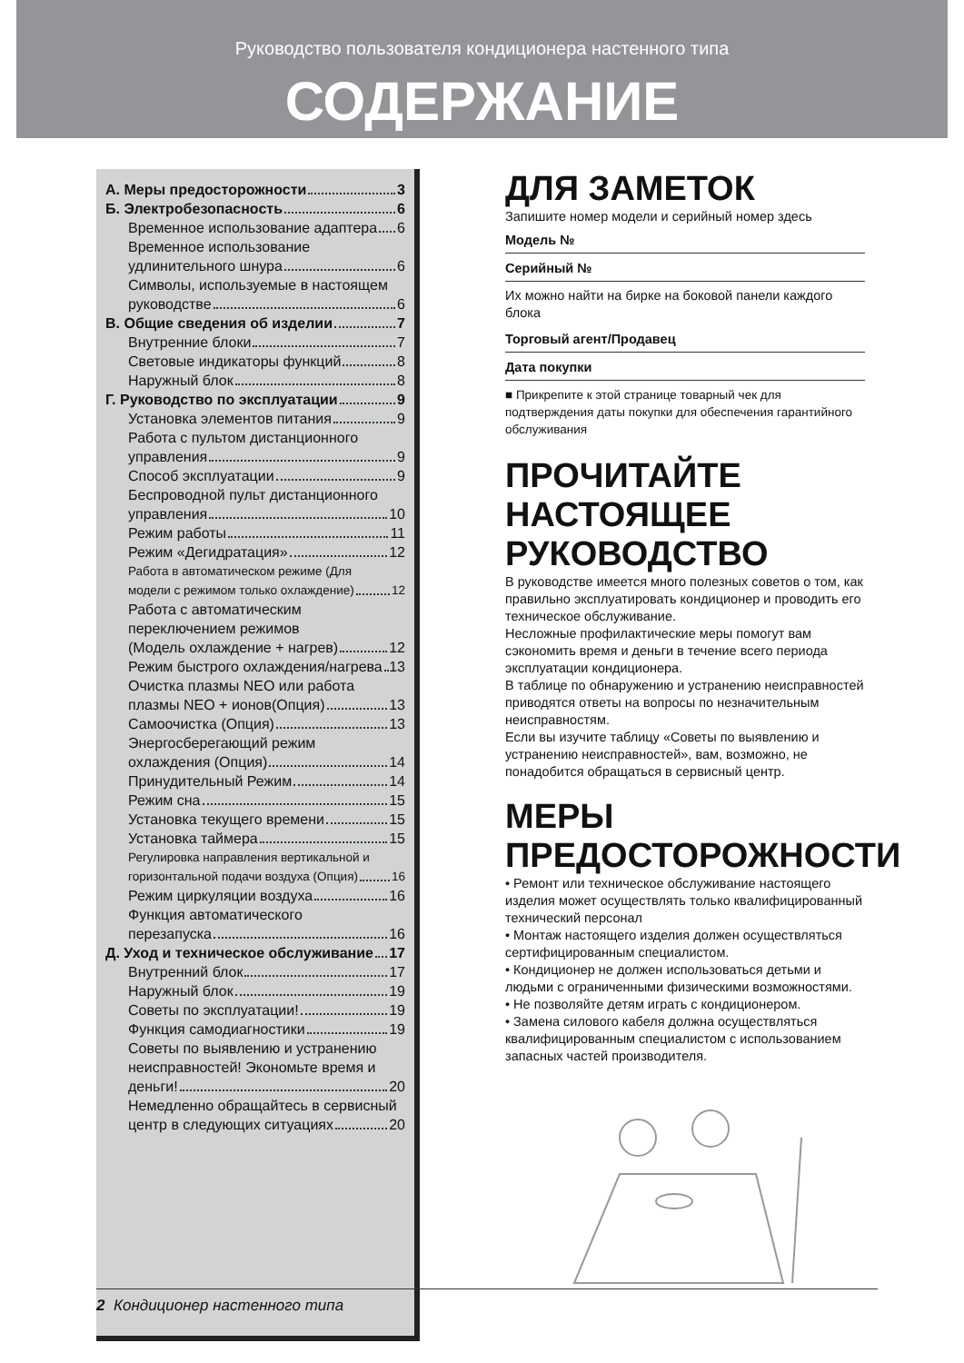Руководство пользователя кондиционера настенного типа
СОДЕРЖАНИЕ
А. Меры предосторожности 3
Б. Электробезопасность 6
Временное использование адаптера 6
Временное использование
удлинительного шнура 6
Символы, используемые в настоящем
руководстве 6
В. Общие сведения об изделии 7
Внутренние блоки 7
Световые индикаторы функций 8
Наружный блок 8
Г. Руководство по эксплуатации 9
Установка элементов питания 9
Работа с пультом дистанционного
управления 9
Способ эксплуатации 9
Беспроводной пульт дистанционного
управления 10
Режим работы 11
Режим «Дегидратация» 12
Работа в автоматическом режиме (Для
модели с режимом только охлаждение) 12
Работа с автоматическим
переключением режимов
(Модель охлаждение + нагрев) 12
Режим быстрого охлаждения/нагрева 13
Очистка плазмы NEO или работа
плазмы NEO + ионов(Опция) 13
Самоочистка (Опция) 13
Энергосберегающий режим
охлаждения (Опция) 14
Принудительный Режим 14
Режим сна 15
Установка текущего времени 15
Установка таймера 15
Регулировка направления вертикальной и
горизонтальной подачи воздуха (Опция) 16
Режим циркуляции воздуха 16
Функция автоматического
перезапуска 16
Д. Уход и техническое обслуживание 17
Внутренний блок 17
Наружный блок 19
Советы по эксплуатации! 19
Функция самодиагностики 19
Советы по выявлению и устранению
неисправностей! Экономьте время и
деньги! 20
Немедленно обращайтесь в сервисный
центр в следующих ситуациях 20
ДЛЯ ЗАМЕТОК
Запишите номер модели и серийный номер здесь
Модель №
Серийный №
Их можно найти на бирке на боковой панели каждого блока
Торговый агент/Продавец
Дата покупки
■ Прикрепите к этой странице товарный чек для подтверждения даты покупки для обеспечения гарантийного обслуживания
ПРОЧИТАЙТЕ НАСТОЯЩЕЕ РУКОВОДСТВО
В руководстве имеется много полезных советов о том, как правильно эксплуатировать кондиционер и проводить его техническое обслуживание.
Несложные профилактические меры помогут вам сэкономить время и деньги в течение всего периода эксплуатации кондиционера.
В таблице по обнаружению и устранению неисправностей приводятся ответы на вопросы по незначительным неисправностям.
Если вы изучите таблицу «Советы по выявлению и устранению неисправностей», вам, возможно, не понадобится обращаться в сервисный центр.
МЕРЫ ПРЕДОСТОРОЖНОСТИ
• Ремонт или техническое обслуживание настоящего изделия может осуществлять только квалифицированный технический персонал
• Монтаж настоящего изделия должен осуществляться сертифицированным специалистом.
• Кондиционер не должен использоваться детьми и людьми с ограниченными физическими возможностями.
• Не позволяйте детям играть с кондиционером.
• Замена силового кабеля должна осуществляться квалифицированным специалистом с использованием запасных частей производителя.
2 Кондиционер настенного типа